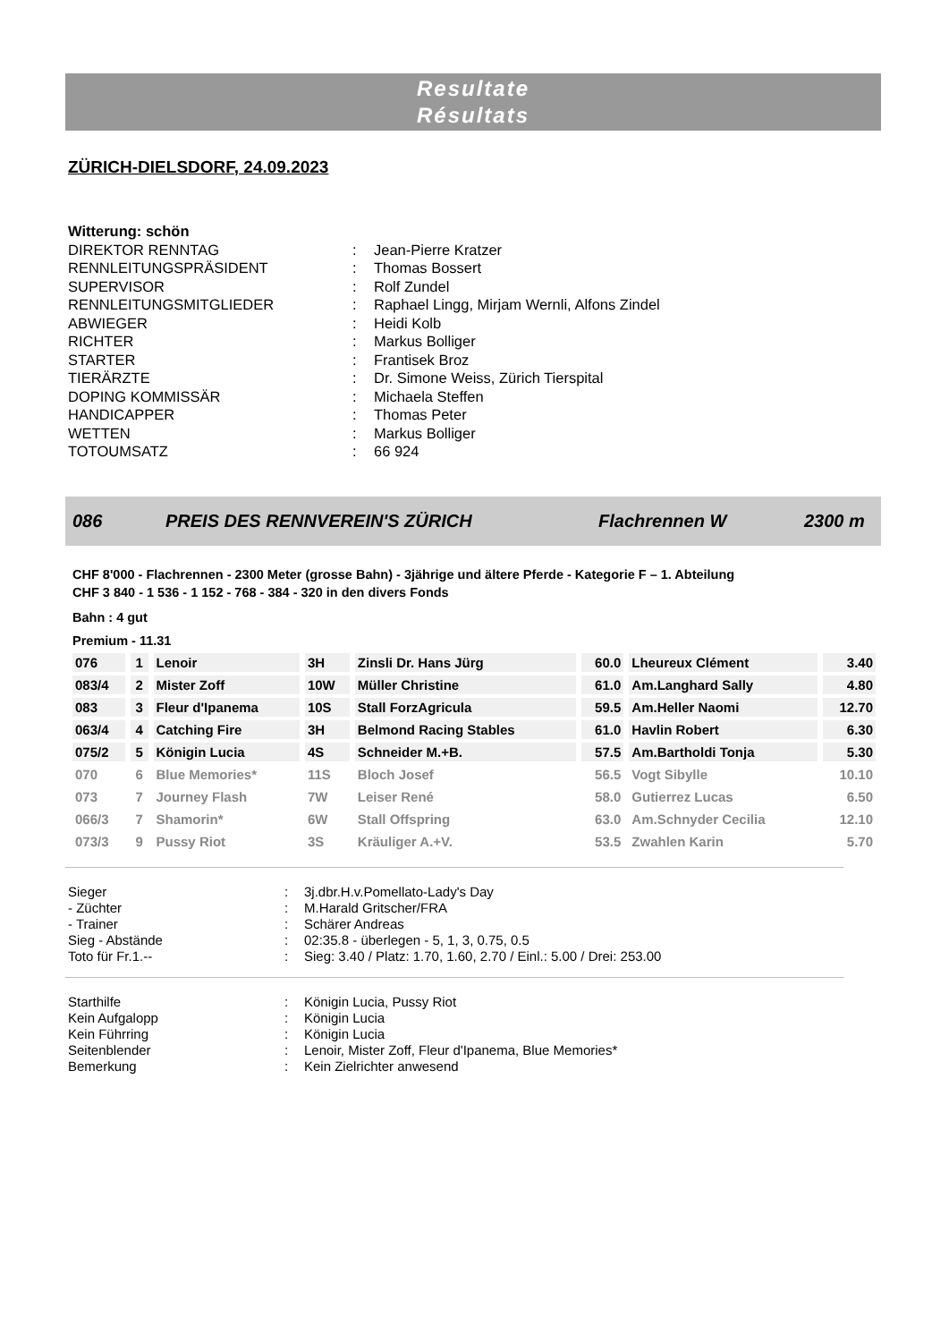Resultate
Résultats
ZÜRICH-DIELSDORF, 24.09.2023
Witterung: schön
| DIREKTOR RENNTAG | : | Jean-Pierre Kratzer |
| RENNLEITUNGSPRÄSIDENT | : | Thomas Bossert |
| SUPERVISOR | : | Rolf Zundel |
| RENNLEITUNGSMITGLIEDER | : | Raphael Lingg, Mirjam Wernli, Alfons Zindel |
| ABWIEGER | : | Heidi Kolb |
| RICHTER | : | Markus Bolliger |
| STARTER | : | Frantisek Broz |
| TIERÄRZTE | : | Dr. Simone Weiss, Zürich Tierspital |
| DOPING KOMMISSÄR | : | Michaela Steffen |
| HANDICAPPER | : | Thomas Peter |
| WETTEN | : | Markus Bolliger |
| TOTOUMSATZ | : | 66 924 |
086 PREIS DES RENNVEREIN'S ZÜRICH Flachrennen W 2300 m
CHF 8'000 - Flachrennen - 2300 Meter (grosse Bahn) - 3jährige und ältere Pferde - Kategorie F – 1. Abteilung
CHF 3 840 - 1 536 - 1 152 - 768 - 384 - 320 in den divers Fonds
Bahn : 4 gut
Premium - 11.31
| 076 | 1 | Lenoir | 3H | Zinsli Dr. Hans Jürg | 60.0 | Lheureux Clément | 3.40 |
| 083/4 | 2 | Mister Zoff | 10W | Müller Christine | 61.0 | Am.Langhard Sally | 4.80 |
| 083 | 3 | Fleur d'Ipanema | 10S | Stall ForzAgricula | 59.5 | Am.Heller Naomi | 12.70 |
| 063/4 | 4 | Catching Fire | 3H | Belmond Racing Stables | 61.0 | Havlin Robert | 6.30 |
| 075/2 | 5 | Königin Lucia | 4S | Schneider M.+B. | 57.5 | Am.Bartholdi Tonja | 5.30 |
| 070 | 6 | Blue Memories* | 11S | Bloch Josef | 56.5 | Vogt Sibylle | 10.10 |
| 073 | 7 | Journey Flash | 7W | Leiser René | 58.0 | Gutierrez Lucas | 6.50 |
| 066/3 | 7 | Shamorin* | 6W | Stall Offspring | 63.0 | Am.Schnyder Cecilia | 12.10 |
| 073/3 | 9 | Pussy Riot | 3S | Kräuliger A.+V. | 53.5 | Zwahlen Karin | 5.70 |
| Sieger | : | 3j.dbr.H.v.Pomellato-Lady's Day |
| - Züchter | : | M.Harald Gritscher/FRA |
| - Trainer | : | Schärer Andreas |
| Sieg - Abstände | : | 02:35.8 - überlegen - 5, 1, 3, 0.75, 0.5 |
| Toto für Fr.1.-- | : | Sieg: 3.40 / Platz: 1.70, 1.60, 2.70 / Einl.: 5.00 / Drei: 253.00 |
| Starthilfe | : | Königin Lucia, Pussy Riot |
| Kein Aufgalopp | : | Königin Lucia |
| Kein Führring | : | Königin Lucia |
| Seitenblender | : | Lenoir, Mister Zoff, Fleur d'Ipanema, Blue Memories* |
| Bemerkung | : | Kein Zielrichter anwesend |